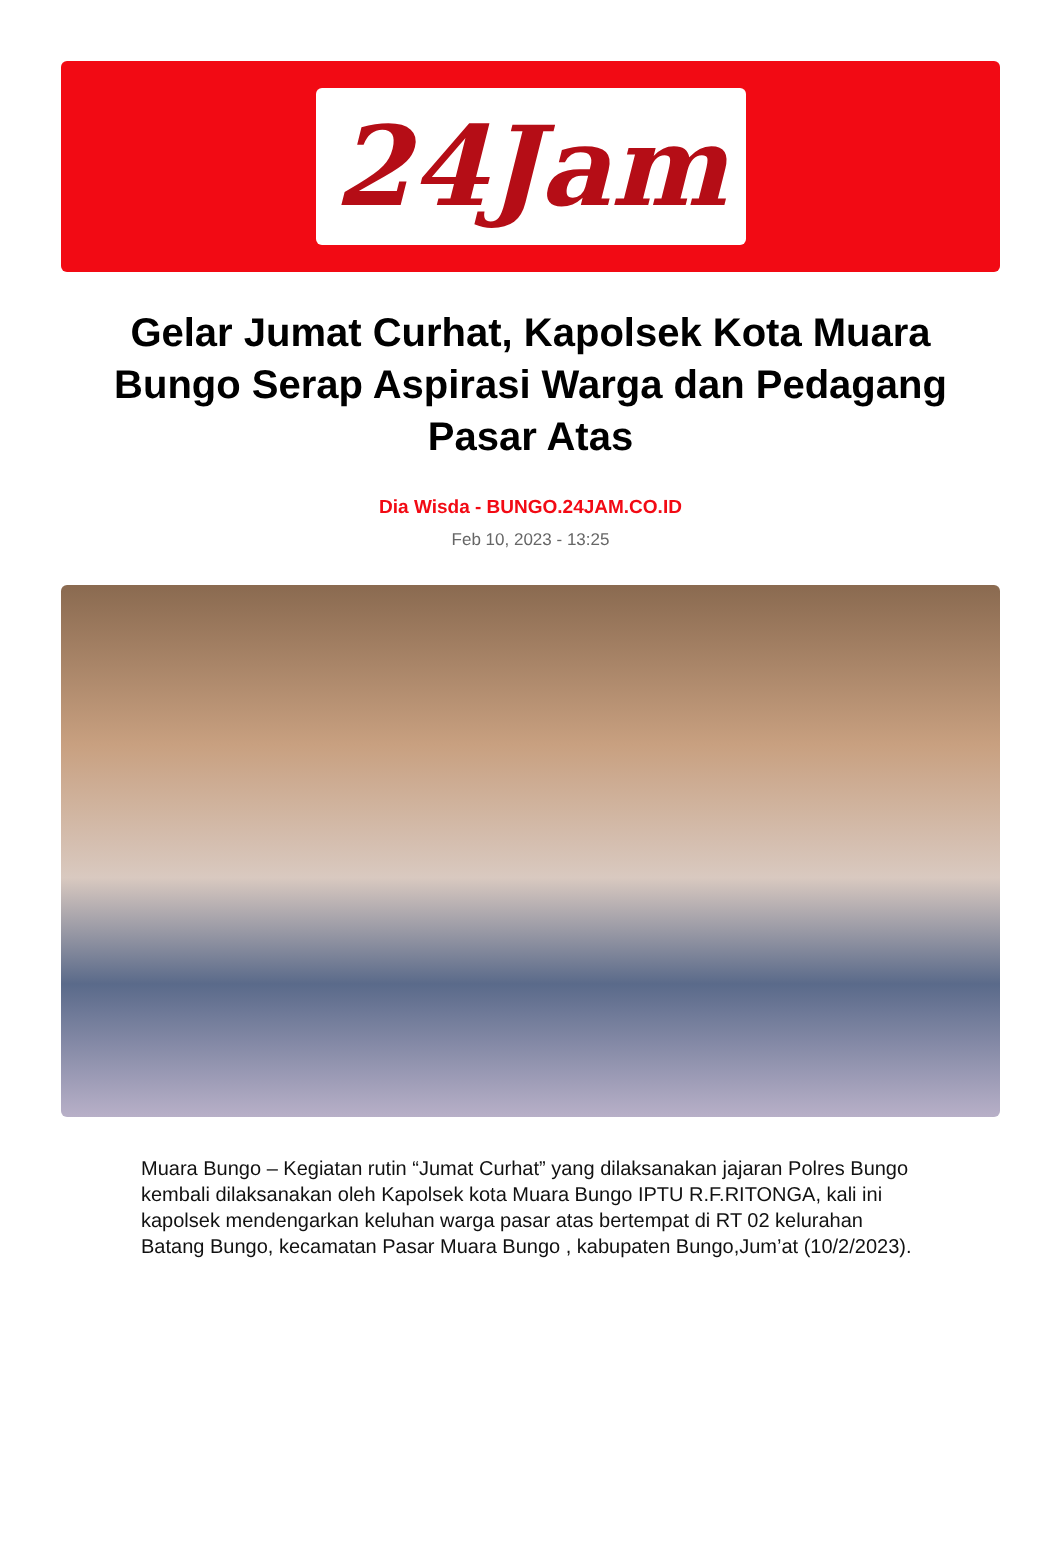24Jam
Gelar Jumat Curhat, Kapolsek Kota Muara Bungo Serap Aspirasi Warga dan Pedagang Pasar Atas
Dia Wisda - BUNGO.24JAM.CO.ID
Feb 10, 2023 - 13:25
Muara Bungo – Kegiatan rutin “Jumat Curhat” yang dilaksanakan jajaran Polres Bungo kembali dilaksanakan oleh Kapolsek kota Muara Bungo IPTU R.F.RITONGA, kali ini kapolsek mendengarkan keluhan warga pasar atas bertempat di RT 02 kelurahan Batang Bungo, kecamatan Pasar Muara Bungo , kabupaten Bungo,Jum’at (10/2/2023).